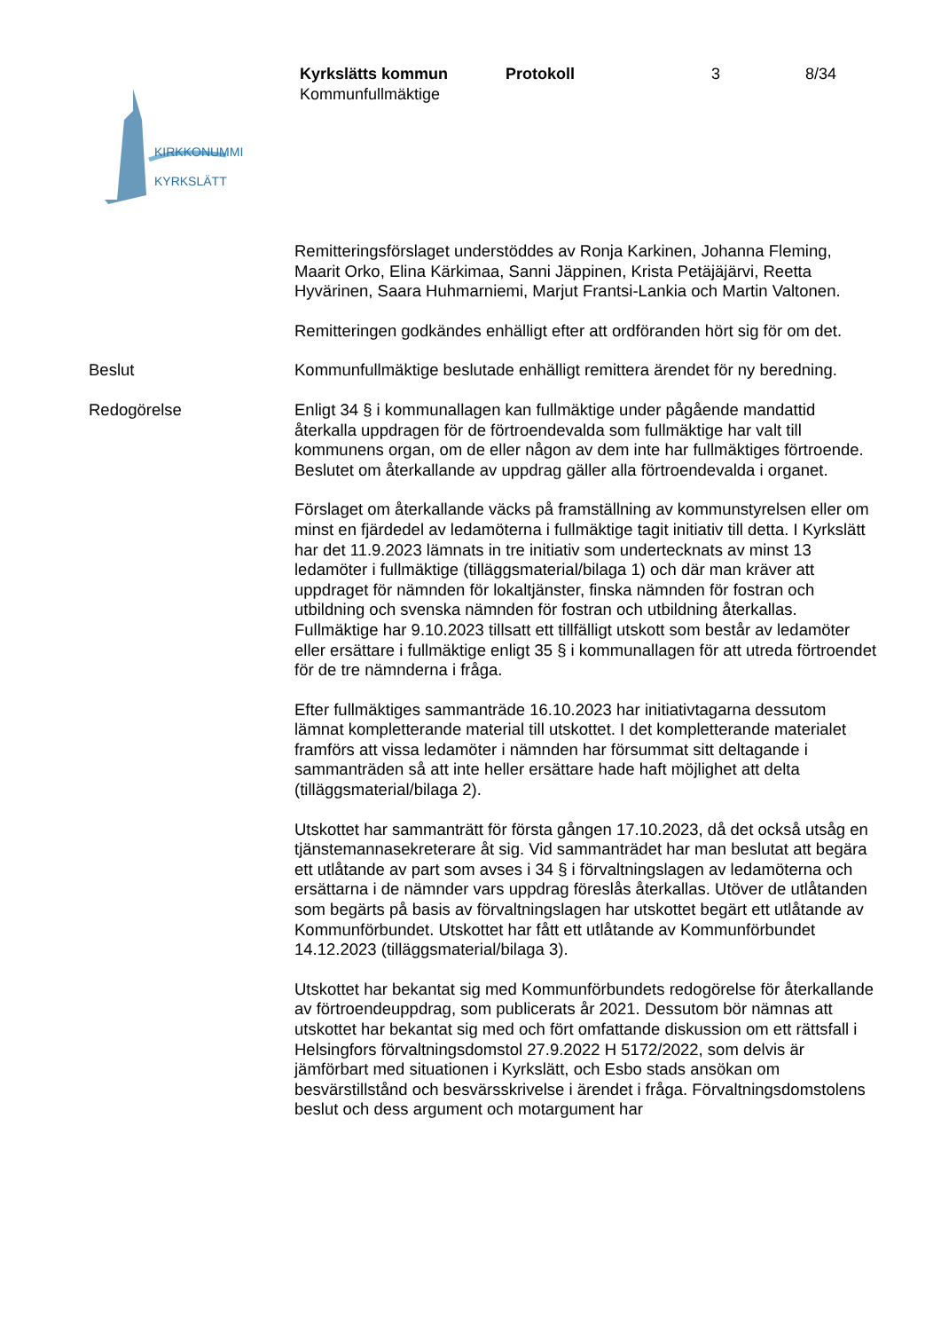Kyrkslätts kommun Protokoll 3 8/34
Kommunfullmäktige
KIRKKONUMMI
KYRKSLÄTT
Remitteringsförslaget understöddes av Ronja Karkinen, Johanna Fleming, Maarit Orko, Elina Kärkimaa, Sanni Jäppinen, Krista Petäjäjärvi, Reetta Hyvärinen, Saara Huhmarniemi, Marjut Frantsi-Lankia och Martin Valtonen.
Remitteringen godkändes enhälligt efter att ordföranden hört sig för om det.
Beslut Kommunfullmäktige beslutade enhälligt remittera ärendet för ny beredning.
Redogörelse Enligt 34 § i kommunallagen kan fullmäktige under pågående mandattid återkalla uppdragen för de förtroendevalda som fullmäktige har valt till kommunens organ, om de eller någon av dem inte har fullmäktiges förtroende. Beslutet om återkallande av uppdrag gäller alla förtroendevalda i organet.
Förslaget om återkallande väcks på framställning av kommunstyrelsen eller om minst en fjärdedel av ledamöterna i fullmäktige tagit initiativ till detta. I Kyrkslätt har det 11.9.2023 lämnats in tre initiativ som undertecknats av minst 13 ledamöter i fullmäktige (tilläggsmaterial/bilaga 1) och där man kräver att uppdraget för nämnden för lokaltjänster, finska nämnden för fostran och utbildning och svenska nämnden för fostran och utbildning återkallas. Fullmäktige har 9.10.2023 tillsatt ett tillfälligt utskott som består av ledamöter eller ersättare i fullmäktige enligt 35 § i kommunallagen för att utreda förtroendet för de tre nämnderna i fråga.
Efter fullmäktiges sammanträde 16.10.2023 har initiativtagarna dessutom lämnat kompletterande material till utskottet. I det kompletterande materialet framförs att vissa ledamöter i nämnden har försummat sitt deltagande i sammanträden så att inte heller ersättare hade haft möjlighet att delta (tilläggsmaterial/bilaga 2).
Utskottet har sammanträtt för första gången 17.10.2023, då det också utsåg en tjänstemannasekreterare åt sig. Vid sammanträdet har man beslutat att begära ett utlåtande av part som avses i 34 § i förvaltningslagen av ledamöterna och ersättarna i de nämnder vars uppdrag föreslås återkallas. Utöver de utlåtanden som begärts på basis av förvaltningslagen har utskottet begärt ett utlåtande av Kommunförbundet. Utskottet har fått ett utlåtande av Kommunförbundet 14.12.2023 (tilläggsmaterial/bilaga 3).
Utskottet har bekantat sig med Kommunförbundets redogörelse för återkallande av förtroendeuppdrag, som publicerats år 2021. Dessutom bör nämnas att utskottet har bekantat sig med och fört omfattande diskussion om ett rättsfall i Helsingfors förvaltningsdomstol 27.9.2022 H 5172/2022, som delvis är jämförbart med situationen i Kyrkslätt, och Esbo stads ansökan om besvärstillstånd och besvärsskrivelse i ärendet i fråga. Förvaltningsdomstolens beslut och dess argument och motargument har